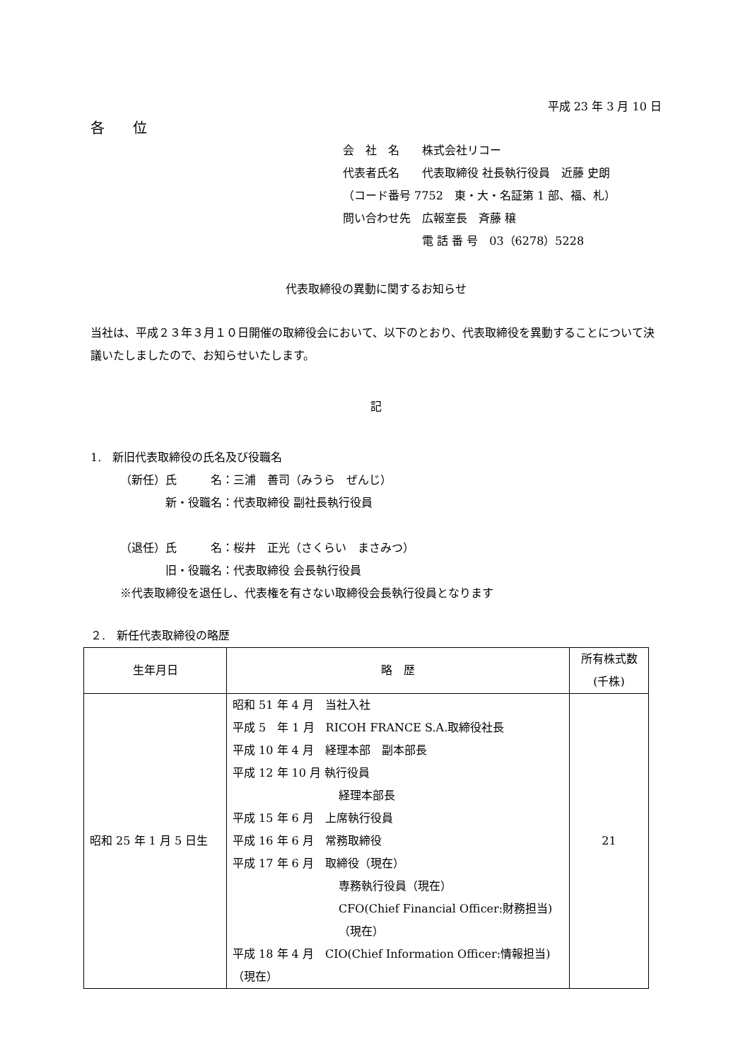平成 23 年 3 月 10 日
各　　位
会　社　名　　株式会社リコー
代表者氏名　　代表取締役 社長執行役員　近藤 史朗
（コード番号 7752　東・大・名証第 1 部、福、札）
問い合わせ先　広報室長　斉藤 穣
　　　　　　　電 話 番 号　03（6278）5228
代表取締役の異動に関するお知らせ
当社は、平成２３年３月１０日開催の取締役会において、以下のとおり、代表取締役を異動することについて決議いたしましたので、お知らせいたします。
記
1.　新旧代表取締役の氏名及び役職名
（新任）氏　　　名：三浦　善司（みうら　ぜんじ）
　　　　新・役職名：代表取締役 副社長執行役員
（退任）氏　　　名：桜井　正光（さくらい　まさみつ）
　　　　旧・役職名：代表取締役 会長執行役員
※代表取締役を退任し、代表権を有さない取締役会長執行役員となります
２.　新任代表取締役の略歴
| 生年月日 | 略 歴 | 所有株式数 (千株) |
| --- | --- | --- |
| 昭和 25 年 1 月 5 日生 | 昭和 51 年 4 月 当社入社 平成 5 年 1 月 RICOH FRANCE S.A.取締役社長 平成 10 年 4 月 経理本部 副本部長 平成 12 年 10 月 執行役員 経理本部長 平成 15 年 6 月 上席執行役員 平成 16 年 6 月 常務取締役 平成 17 年 6 月 取締役（現在） 専務執行役員（現在） CFO(Chief Financial Officer:財務担当)（現在） 平成 18 年 4 月 CIO(Chief Information Officer:情報担当)（現在） | 21 |